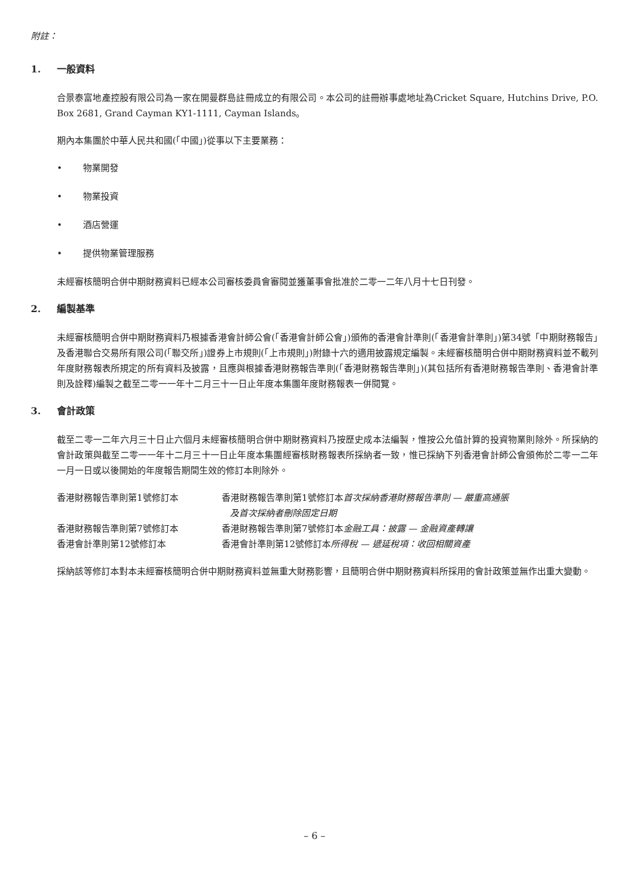附註：
1. 一般資料
合景泰富地產控股有限公司為一家在開曼群島註冊成立的有限公司。本公司的註冊辦事處地址為Cricket Square, Hutchins Drive, P.O. Box 2681, Grand Cayman KY1-1111, Cayman Islands。
期內本集團於中華人民共和國(「中國」)從事以下主要業務：
• 物業開發
• 物業投資
• 酒店營運
• 提供物業管理服務
未經審核簡明合併中期財務資料已經本公司審核委員會審閱並獲董事會批准於二零一二年八月十七日刊發。
2. 編製基準
未經審核簡明合併中期財務資料乃根據香港會計師公會(「香港會計師公會」)頒佈的香港會計準則(「香港會計準則」)第34號「中期財務報告」及香港聯合交易所有限公司(「聯交所」)證券上市規則(「上市規則」)附錄十六的適用披露規定編製。未經審核簡明合併中期財務資料並不載列年度財務報表所規定的所有資料及披露，且應與根據香港財務報告準則(「香港財務報告準則」)(其包括所有香港財務報告準則、香港會計準則及詮釋)編製之截至二零一一年十二月三十一日止年度本集團年度財務報表一併閱覽。
3. 會計政策
截至二零一二年六月三十日止六個月未經審核簡明合併中期財務資料乃按歷史成本法編製，惟按公允值計算的投資物業則除外。所採納的會計政策與截至二零一一年十二月三十一日止年度本集團經審核財務報表所採納者一致，惟已採納下列香港會計師公會頒佈於二零一二年一月一日或以後開始的年度報告期間生效的修訂本則除外。
| 香港財務報告準則第1號修訂本 | 香港財務報告準則第1號修訂本 首次採納香港財務報告準則 — 嚴重高通脹 及首次採納者刪除固定日期 |
| 香港財務報告準則第7號修訂本 | 香港財務報告準則第7號修訂本 金融工具：披露 — 金融資產轉讓 |
| 香港會計準則第12號修訂本 | 香港會計準則第12號修訂本 所得稅 — 遞延稅項：收回相關資產 |
採納該等修訂本對本未經審核簡明合併中期財務資料並無重大財務影響，且簡明合併中期財務資料所採用的會計政策並無作出重大變動。
– 6 –